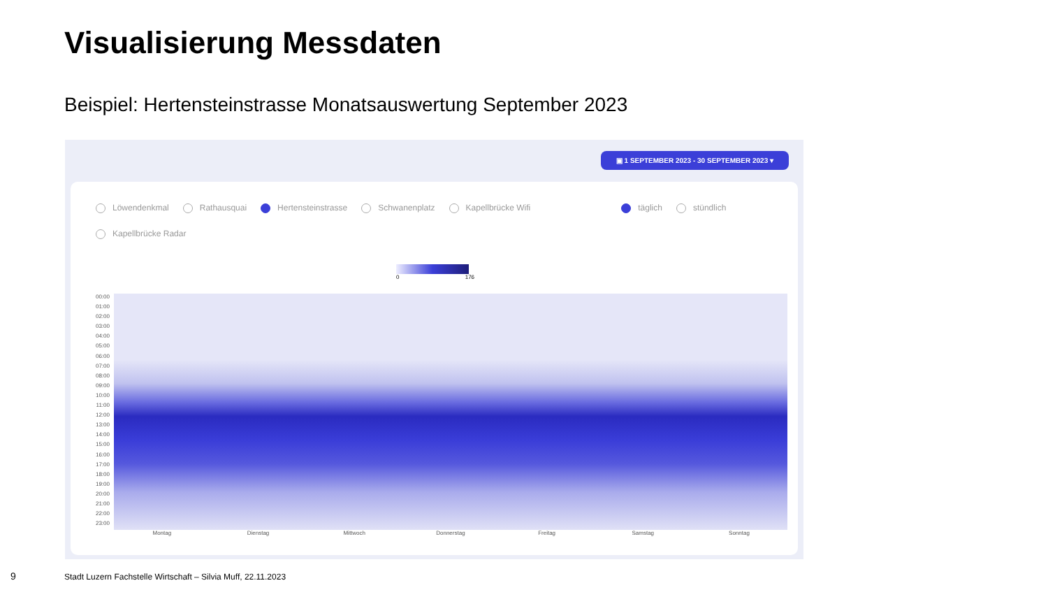Visualisierung Messdaten
Beispiel: Hertensteinstrasse Monatsauswertung September 2023
▣ 1 SEPTEMBER 2023 - 30 SEPTEMBER 2023 ▾
Löwendenkmal Rathausquai Hertensteinstrasse Schwanenplatz Kapellbrücke Wifi täglich stündlich
Kapellbrücke Radar
0 176
00:00
01:00
02:00
03:00
04:00
05:00
06:00
07:00
08:00
09:00
10:00
11:00
12:00
13:00
14:00
15:00
16:00
17:00
18:00
19:00
20:00
21:00
22:00
23:00
Montag Dienstag Mittwoch Donnerstag Freitag Samstag Sonntag
9
Stadt Luzern Fachstelle Wirtschaft – Silvia Muff, 22.11.2023